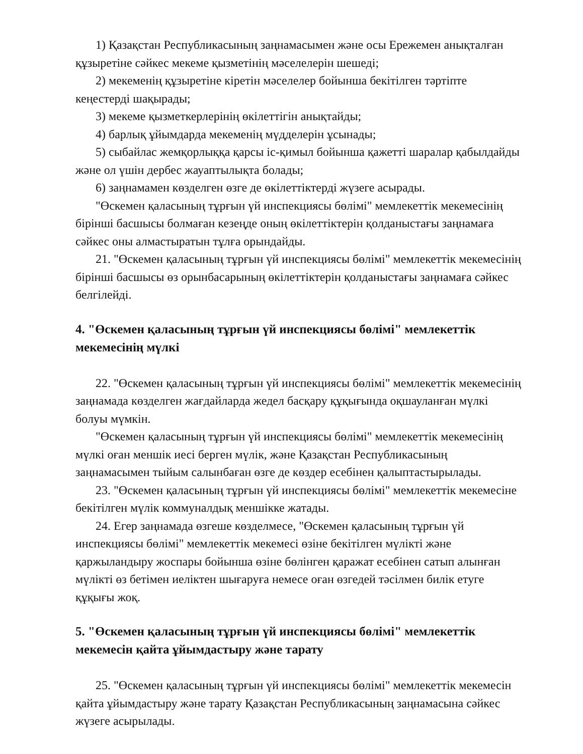1) Қазақстан Республикасының заңнамасымен және осы Ережемен анықталған құзыретіне сәйкес мекеме қызметінің мәселелерін шешеді;
2) мекеменің құзыретіне кіретін мәселелер бойынша бекітілген тәртіпте кеңестерді шақырады;
3) мекеме қызметкерлерінің өкілеттігін анықтайды;
4) барлық ұйымдарда мекеменің мүдделерін ұсынады;
5) сыбайлас жемқорлыққа қарсы іс-қимыл бойынша қажетті шаралар қабылдайды және ол үшін дербес жауаптылықта болады;
6) заңнамамен көзделген өзге де өкілеттіктерді жүзеге асырады.
"Өскемен қаласының тұрғын үй инспекциясы бөлімі" мемлекеттік мекемесінің бірінші басшысы болмаған кезеңде оның өкілеттіктерін қолданыстағы заңнамаға сәйкес оны алмастыратын тұлға орындайды.
21. "Өскемен қаласының тұрғын үй инспекциясы бөлімі" мемлекеттік мекемесінің бірінші басшысы өз орынбасарының өкілеттіктерін қолданыстағы заңнамаға сәйкес белгілейді.
4. "Өскемен қаласының тұрғын үй инспекциясы бөлімі" мемлекеттік мекемесінің мүлкі
22. "Өскемен қаласының тұрғын үй инспекциясы бөлімі" мемлекеттік мекемесінің заңнамада көзделген жағдайларда жедел басқару құқығында оқшауланған мүлкі болуы мүмкін.
"Өскемен қаласының тұрғын үй инспекциясы бөлімі" мемлекеттік мекемесінің мүлкі оған меншік иесі берген мүлік, және Қазақстан Республикасының заңнамасымен тыйым салынбаған өзге де көздер есебінен қалыптастырылады.
23. "Өскемен қаласының тұрғын үй инспекциясы бөлімі" мемлекеттік мекемесіне бекітілген мүлік коммуналдық меншікке жатады.
24. Егер заңнамада өзгеше көзделмесе, "Өскемен қаласының тұрғын үй инспекциясы бөлімі" мемлекеттік мекемесі өзіне бекітілген мүлікті және қаржыландыру жоспары бойынша өзіне бөлінген қаражат есебінен сатып алынған мүлікті өз бетімен иеліктен шығаруға немесе оған өзгедей тәсілмен билік етуге құқығы жоқ.
5. "Өскемен қаласының тұрғын үй инспекциясы бөлімі" мемлекеттік мекемесін қайта ұйымдастыру және тарату
25. "Өскемен қаласының тұрғын үй инспекциясы бөлімі" мемлекеттік мекемесін қайта ұйымдастыру және тарату Қазақстан Республикасының заңнамасына сәйкес жүзеге асырылады.